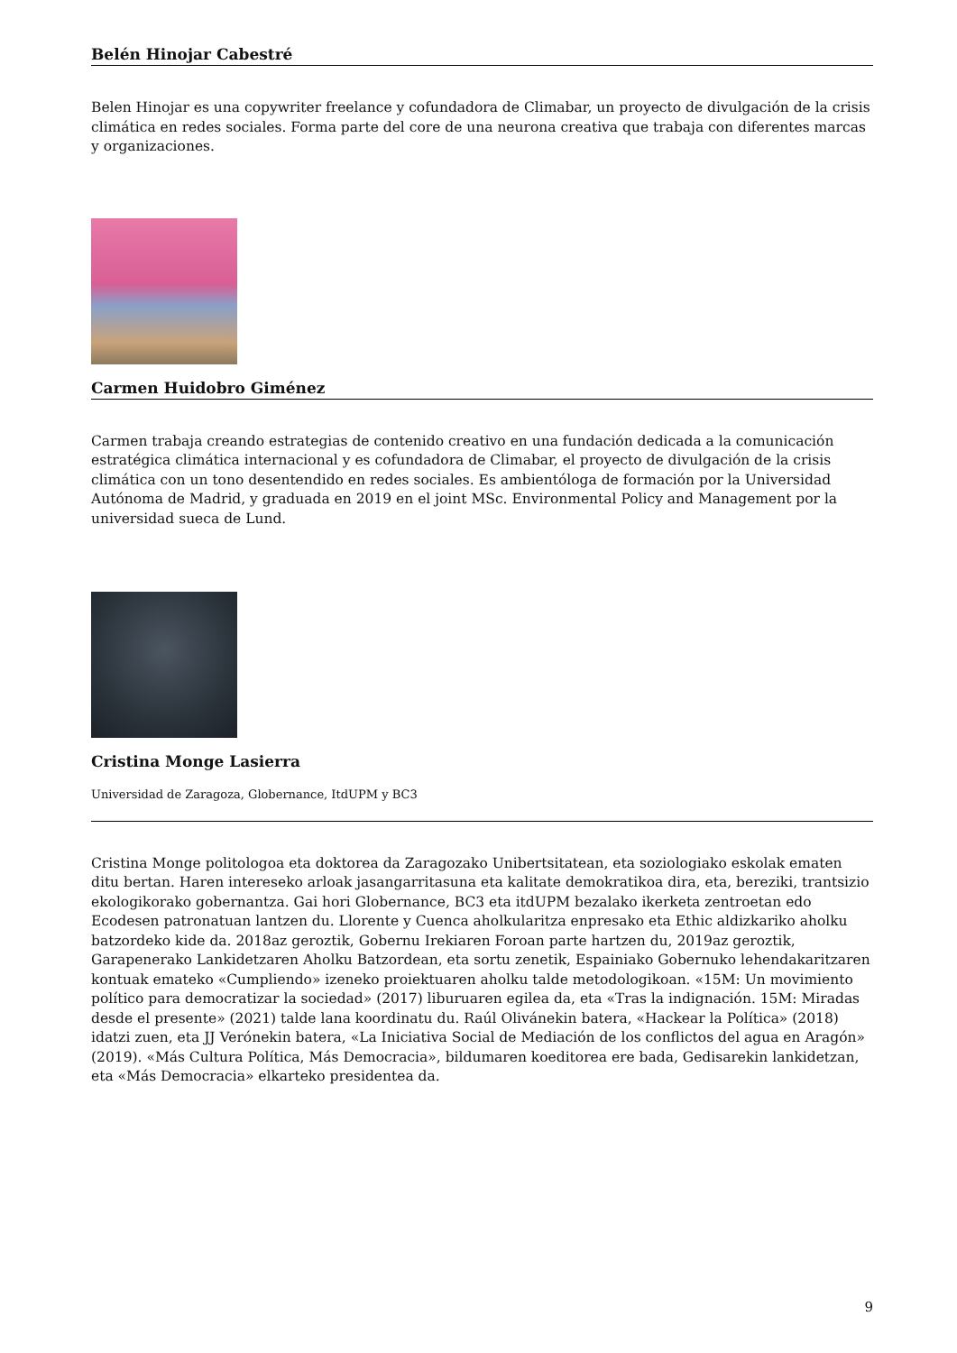Belén Hinojar Cabestré
Belen Hinojar es una copywriter freelance y cofundadora de Climabar, un proyecto de divulgación de la crisis climática en redes sociales. Forma parte del core de una neurona creativa que trabaja con diferentes marcas y organizaciones.
Carmen Huidobro Giménez
Carmen trabaja creando estrategias de contenido creativo en una fundación dedicada a la comunicación estratégica climática internacional y es cofundadora de Climabar, el proyecto de divulgación de la crisis climática con un tono desentendido en redes sociales. Es ambientóloga de formación por la Universidad Autónoma de Madrid, y graduada en 2019 en el joint MSc. Environmental Policy and Management por la universidad sueca de Lund.
Cristina Monge Lasierra
Universidad de Zaragoza, Globernance, ItdUPM y BC3
Cristina Monge politologoa eta doktorea da Zaragozako Unibertsitatean, eta soziologiako eskolak ematen ditu bertan. Haren intereseko arloak jasangarritasuna eta kalitate demokratikoa dira, eta, bereziki, trantsizio ekologikorako gobernantza. Gai hori Globernance, BC3 eta itdUPM bezalako ikerketa zentroetan edo Ecodesen patronatuan lantzen du. Llorente y Cuenca aholkularitza enpresako eta Ethic aldizkariko aholku batzordeko kide da. 2018az geroztik, Gobernu Irekiaren Foroan parte hartzen du, 2019az geroztik, Garapenerako Lankidetzaren Aholku Batzordean, eta sortu zenetik, Espainiako Gobernuko lehendakaritzaren kontuak emateko «Cumpliendo» izeneko proiektuaren aholku talde metodologikoan. «15M: Un movimiento político para democratizar la sociedad» (2017) liburuaren egilea da, eta «Tras la indignación. 15M: Miradas desde el presente» (2021) talde lana koordinatu du. Raúl Olivánekin batera, «Hackear la Política» (2018) idatzi zuen, eta JJ Verónekin batera, «La Iniciativa Social de Mediación de los conflictos del agua en Aragón» (2019). «Más Cultura Política, Más Democracia», bildumaren koeditorea ere bada, Gedisarekin lankidetzan, eta «Más Democracia» elkarteko presidentea da.
9